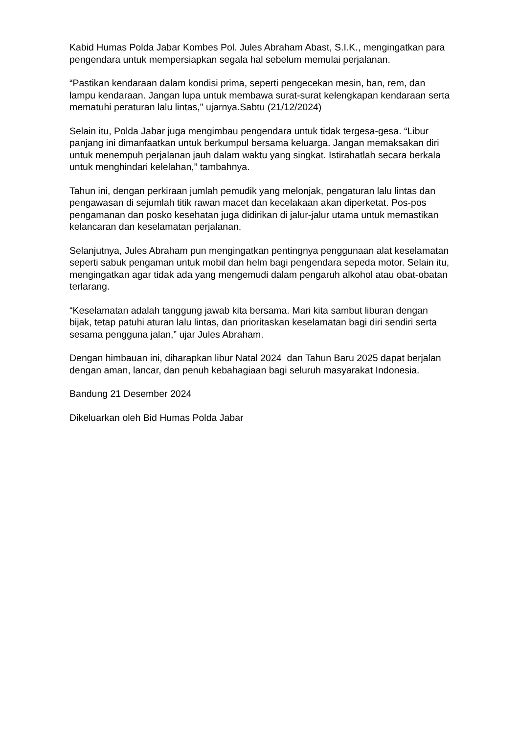Kabid Humas Polda Jabar Kombes Pol. Jules Abraham Abast, S.I.K., mengingatkan para pengendara untuk mempersiapkan segala hal sebelum memulai perjalanan.
“Pastikan kendaraan dalam kondisi prima, seperti pengecekan mesin, ban, rem, dan lampu kendaraan. Jangan lupa untuk membawa surat-surat kelengkapan kendaraan serta mematuhi peraturan lalu lintas," ujarnya.Sabtu (21/12/2024)
Selain itu, Polda Jabar juga mengimbau pengendara untuk tidak tergesa-gesa. “Libur panjang ini dimanfaatkan untuk berkumpul bersama keluarga. Jangan memaksakan diri untuk menempuh perjalanan jauh dalam waktu yang singkat. Istirahatlah secara berkala untuk menghindari kelelahan,” tambahnya.
Tahun ini, dengan perkiraan jumlah pemudik yang melonjak, pengaturan lalu lintas dan pengawasan di sejumlah titik rawan macet dan kecelakaan akan diperketat. Pos-pos pengamanan dan posko kesehatan juga didirikan di jalur-jalur utama untuk memastikan kelancaran dan keselamatan perjalanan.
Selanjutnya, Jules Abraham pun mengingatkan pentingnya penggunaan alat keselamatan seperti sabuk pengaman untuk mobil dan helm bagi pengendara sepeda motor. Selain itu, mengingatkan agar tidak ada yang mengemudi dalam pengaruh alkohol atau obat-obatan terlarang.
“Keselamatan adalah tanggung jawab kita bersama. Mari kita sambut liburan dengan bijak, tetap patuhi aturan lalu lintas, dan prioritaskan keselamatan bagi diri sendiri serta sesama pengguna jalan,” ujar Jules Abraham.
Dengan himbauan ini, diharapkan libur Natal 2024 dan Tahun Baru 2025 dapat berjalan dengan aman, lancar, dan penuh kebahagiaan bagi seluruh masyarakat Indonesia.
Bandung 21 Desember 2024
Dikeluarkan oleh Bid Humas Polda Jabar